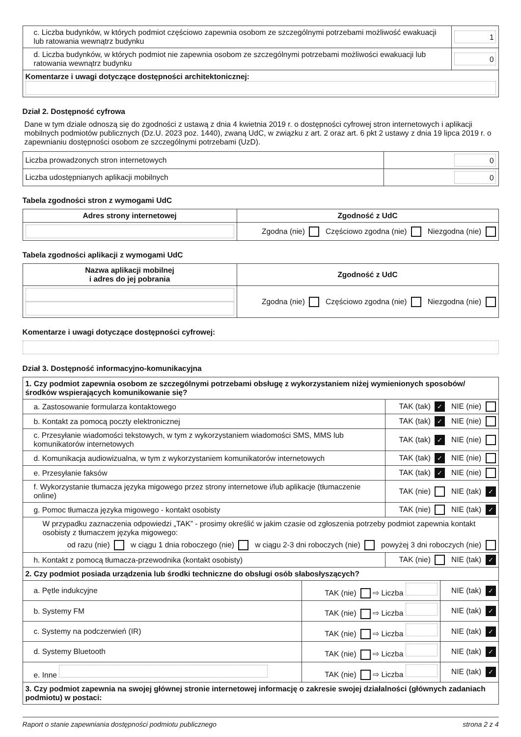| c. Liczba budynków, w których podmiot częściowo zapewnia osobom ze szczególnymi potrzebami możliwość ewakuacji lub ratowania wewnątrz budynku | 1 |
| d. Liczba budynków, w których podmiot nie zapewnia osobom ze szczególnymi potrzebami możliwości ewakuacji lub ratowania wewnątrz budynku | 0 |
| Komentarze i uwagi dotyczące dostępności architektonicznej: | |
Dział 2. Dostępność cyfrowa
Dane w tym dziale odnoszą się do zgodności z ustawą z dnia 4 kwietnia 2019 r. o dostępności cyfrowej stron internetowych i aplikacji mobilnych podmiotów publicznych (Dz.U. 2023 poz. 1440), zwaną UdC, w związku z art. 2 oraz art. 6 pkt 2 ustawy z dnia 19 lipca 2019 r. o zapewnianiu dostępności osobom ze szczególnymi potrzebami (UzD).
| Liczba prowadzonych stron internetowych | 0 |
| Liczba udostępnianych aplikacji mobilnych | 0 |
Tabela zgodności stron z wymogami UdC
| Adres strony internetowej | Zgodność z UdC |
| --- | --- |
| | Zgodna (nie) Częściowo zgodna (nie) Niezgodna (nie) |
Tabela zgodności aplikacji z wymogami UdC
| Nazwa aplikacji mobilnej i adres do jej pobrania | Zgodność z UdC |
| --- | --- |
| | Zgodna (nie) Częściowo zgodna (nie) Niezgodna (nie) |
Komentarze i uwagi dotyczące dostępności cyfrowej:
Dział 3. Dostępność informacyjno-komunikacyjna
| 1. Czy podmiot zapewnia osobom ze szczególnymi potrzebami obsługę z wykorzystaniem niżej wymienionych sposobów/ środków wspierających komunikowanie się? | |
| a. Zastosowanie formularza kontaktowego | TAK (tak) ✓ NIE (nie) |
| b. Kontakt za pomocą poczty elektronicznej | TAK (tak) ✓ NIE (nie) |
| c. Przesyłanie wiadomości tekstowych, w tym z wykorzystaniem wiadomości SMS, MMS lub komunikatorów internetowych | TAK (tak) ✓ NIE (nie) |
| d. Komunikacja audiowizualna, w tym z wykorzystaniem komunikatorów internetowych | TAK (tak) ✓ NIE (nie) |
| e. Przesyłanie faksów | TAK (tak) ✓ NIE (nie) |
| f. Wykorzystanie tłumacza języka migowego przez strony internetowe i/lub aplikacje (tłumaczenie online) | TAK (nie) NIE (tak) ✓ |
| g. Pomoc tłumacza języka migowego - kontakt osobisty | TAK (nie) NIE (tak) ✓ |
| W przypadku zaznaczenia odpowiedzi „TAK” - prosimy określić w jakim czasie od zgłoszenia potrzeby podmiot zapewnia kontakt osobisty z tłumaczem języka migowego: od razu (nie) w ciągu 1 dnia roboczego (nie) w ciągu 2-3 dni roboczych (nie) powyżej 3 dni roboczych (nie) | |
| h. Kontakt z pomocą tłumacza-przewodnika (kontakt osobisty) | TAK (nie) NIE (tak) ✓ |
| 2. Czy podmiot posiada urządzenia lub środki techniczne do obsługi osób słabosłyszących? | | |
| a. Pętle indukcyjne | TAK (nie) ⇨ Liczba | NIE (tak) ✓ |
| b. Systemy FM | TAK (nie) ⇨ Liczba | NIE (tak) ✓ |
| c. Systemy na podczerwień (IR) | TAK (nie) ⇨ Liczba | NIE (tak) ✓ |
| d. Systemy Bluetooth | TAK (nie) ⇨ Liczba | NIE (tak) ✓ |
| e. Inne | TAK (nie) ⇨ Liczba | NIE (tak) ✓ |
| 3. Czy podmiot zapewnia na swojej głównej stronie internetowej informację o zakresie swojej działalności (głównych zadaniach podmiotu) w postaci: | | |
Raport o stanie zapewniania dostępności podmiotu publicznego strona 2 z 4